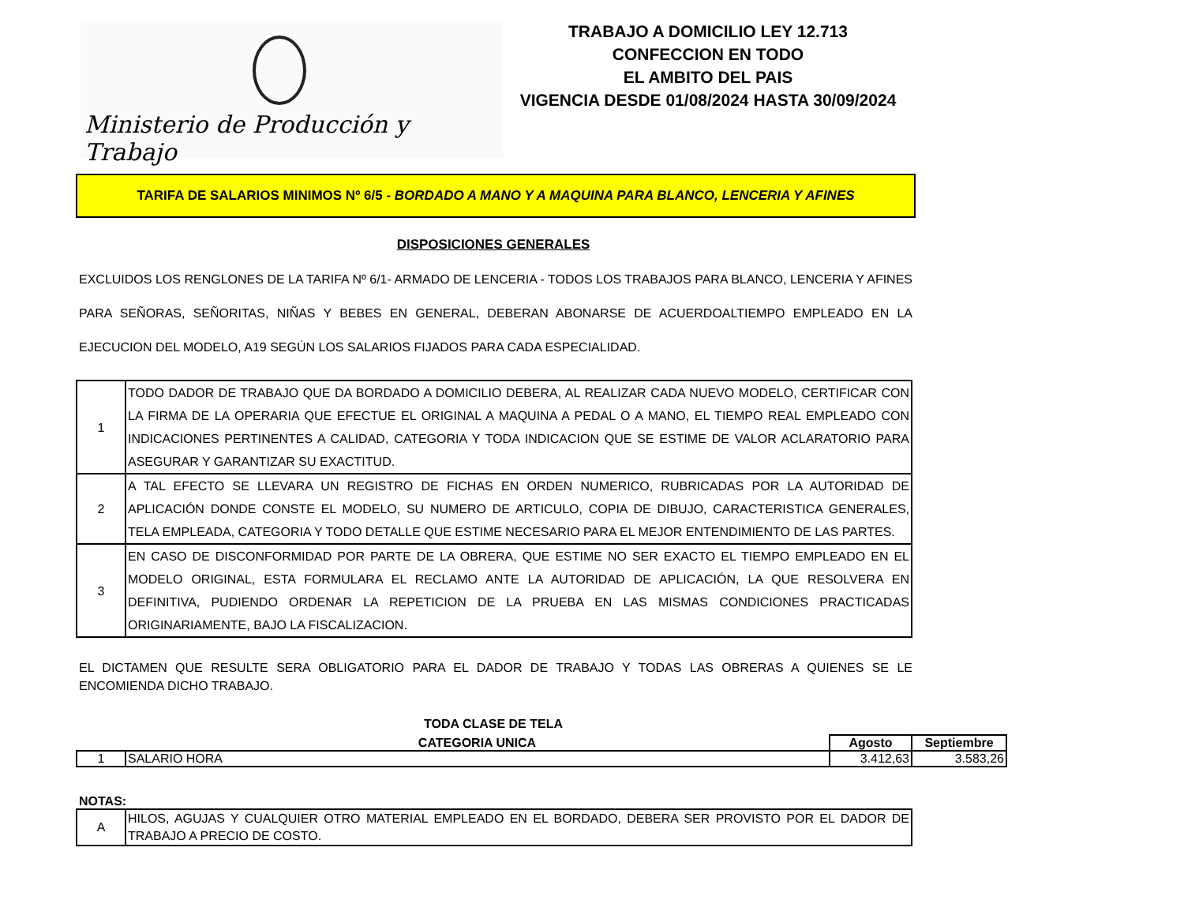Ministerio de Producción y Trabajo
TRABAJO A DOMICILIO LEY 12.713
CONFECCION EN TODO
EL AMBITO DEL PAIS
VIGENCIA DESDE 01/08/2024 HASTA 30/09/2024
TARIFA DE SALARIOS MINIMOS Nº 6/5 - BORDADO A MANO Y A MAQUINA PARA BLANCO, LENCERIA Y AFINES
DISPOSICIONES GENERALES
EXCLUIDOS LOS RENGLONES DE LA TARIFA Nº 6/1- ARMADO DE LENCERIA - TODOS LOS TRABAJOS PARA BLANCO, LENCERIA Y AFINES PARA SEÑORAS, SEÑORITAS, NIÑAS Y BEBES EN GENERAL, DEBERAN ABONARSE DE ACUERDOALTIEMPO EMPLEADO EN LA EJECUCION DEL MODELO, A19 SEGÚN LOS SALARIOS FIJADOS PARA CADA ESPECIALIDAD.
| 1 | TODO DADOR DE TRABAJO QUE DA BORDADO A DOMICILIO DEBERA, AL REALIZAR CADA NUEVO MODELO, CERTIFICAR CON LA FIRMA DE LA OPERARIA QUE EFECTUE EL ORIGINAL A MAQUINA A PEDAL O A MANO, EL TIEMPO REAL EMPLEADO CON INDICACIONES PERTINENTES A CALIDAD, CATEGORIA Y TODA INDICACION QUE SE ESTIME DE VALOR ACLARATORIO PARA ASEGURAR Y GARANTIZAR SU EXACTITUD. |
| 2 | A TAL EFECTO SE LLEVARA UN REGISTRO DE FICHAS EN ORDEN NUMERICO, RUBRICADAS POR LA AUTORIDAD DE APLICACIÓN DONDE CONSTE EL MODELO, SU NUMERO DE ARTICULO, COPIA DE DIBUJO, CARACTERISTICA GENERALES, TELA EMPLEADA, CATEGORIA Y TODO DETALLE QUE ESTIME NECESARIO PARA EL MEJOR ENTENDIMIENTO DE LAS PARTES. |
| 3 | EN CASO DE DISCONFORMIDAD POR PARTE DE LA OBRERA, QUE ESTIME NO SER EXACTO EL TIEMPO EMPLEADO EN EL MODELO ORIGINAL, ESTA FORMULARA EL RECLAMO ANTE LA AUTORIDAD DE APLICACIÓN, LA QUE RESOLVERA EN DEFINITIVA, PUDIENDO ORDENAR LA REPETICION DE LA PRUEBA EN LAS MISMAS CONDICIONES PRACTICADAS ORIGINARIAMENTE, BAJO LA FISCALIZACION. |
EL DICTAMEN QUE RESULTE SERA OBLIGATORIO PARA EL DADOR DE TRABAJO Y TODAS LAS OBRERAS A QUIENES SE LE ENCOMIENDA DICHO TRABAJO.
TODA CLASE DE TELA
| | CATEGORIA UNICA | Agosto | Septiembre |
| --- | --- | --- | --- |
| 1 | SALARIO HORA | 3.412,63 | 3.583,26 |
NOTAS:
| A | HILOS, AGUJAS Y CUALQUIER OTRO MATERIAL EMPLEADO EN EL BORDADO, DEBERA SER PROVISTO POR EL DADOR DE TRABAJO A PRECIO DE COSTO. |